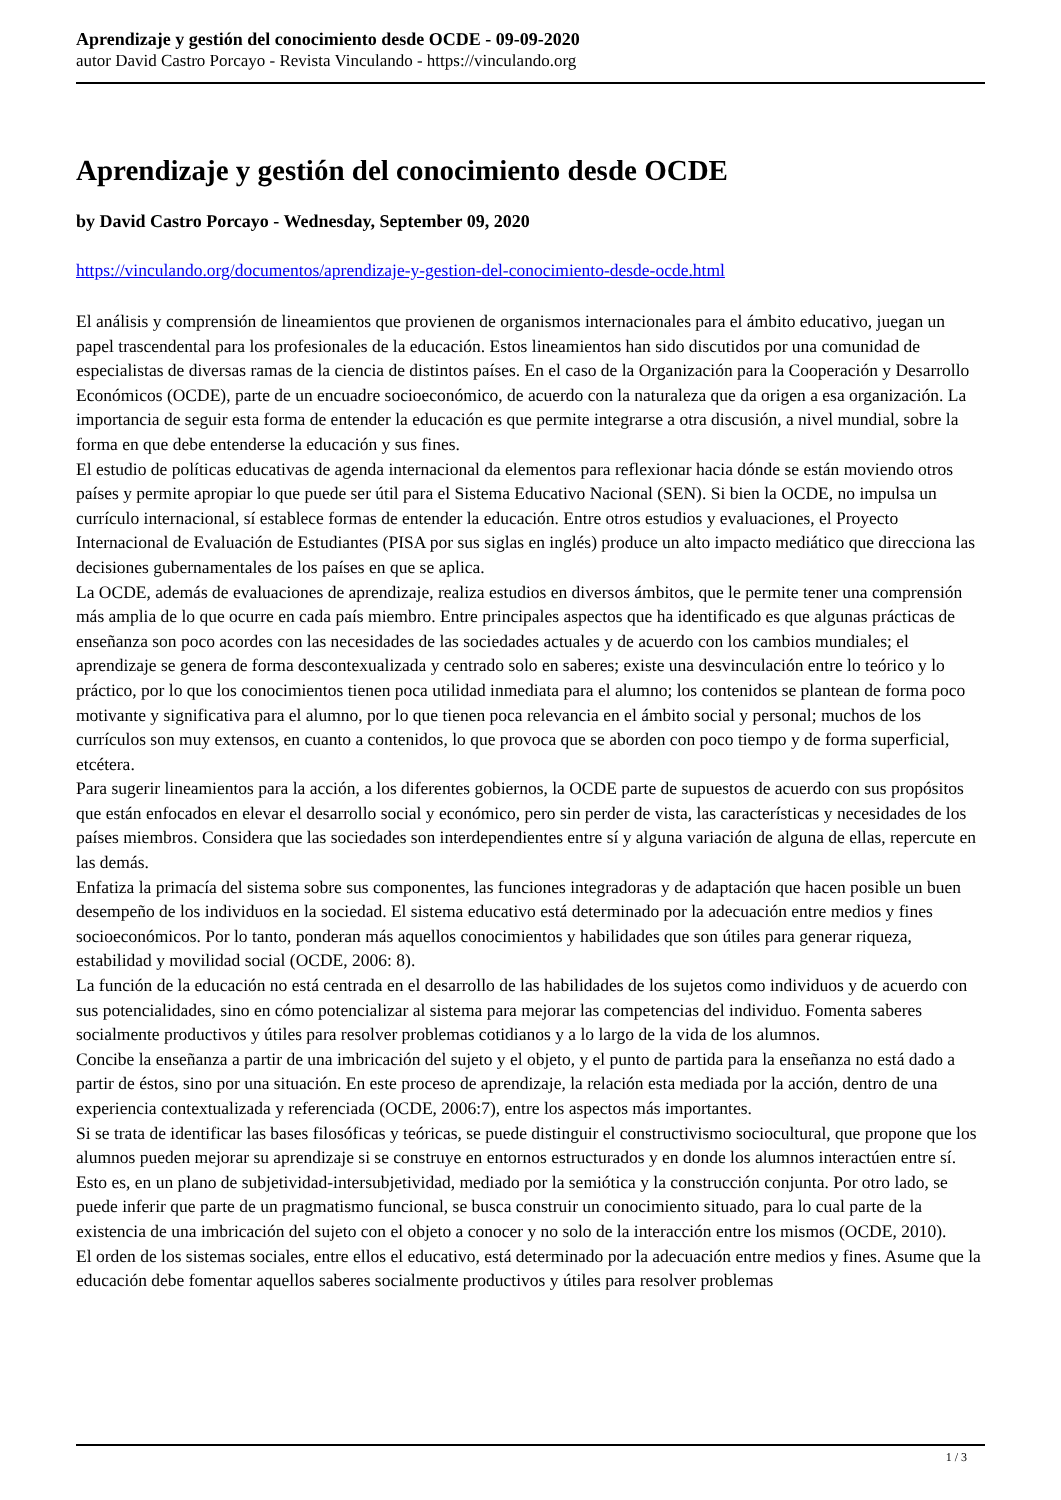Aprendizaje y gestión del conocimiento desde OCDE - 09-09-2020
autor David Castro Porcayo - Revista Vinculando - https://vinculando.org
Aprendizaje y gestión del conocimiento desde OCDE
by David Castro Porcayo - Wednesday, September 09, 2020
https://vinculando.org/documentos/aprendizaje-y-gestion-del-conocimiento-desde-ocde.html
El análisis y comprensión de lineamientos que provienen de organismos internacionales para el ámbito educativo, juegan un papel trascendental para los profesionales de la educación. Estos lineamientos han sido discutidos por una comunidad de especialistas de diversas ramas de la ciencia de distintos países. En el caso de la Organización para la Cooperación y Desarrollo Económicos (OCDE), parte de un encuadre socioeconómico, de acuerdo con la naturaleza que da origen a esa organización. La importancia de seguir esta forma de entender la educación es que permite integrarse a otra discusión, a nivel mundial, sobre la forma en que debe entenderse la educación y sus fines.
El estudio de políticas educativas de agenda internacional da elementos para reflexionar hacia dónde se están moviendo otros países y permite apropiar lo que puede ser útil para el Sistema Educativo Nacional (SEN). Si bien la OCDE, no impulsa un currículo internacional, sí establece formas de entender la educación. Entre otros estudios y evaluaciones, el Proyecto Internacional de Evaluación de Estudiantes (PISA por sus siglas en inglés) produce un alto impacto mediático que direcciona las decisiones gubernamentales de los países en que se aplica.
La OCDE, además de evaluaciones de aprendizaje, realiza estudios en diversos ámbitos, que le permite tener una comprensión más amplia de lo que ocurre en cada país miembro. Entre principales aspectos que ha identificado es que algunas prácticas de enseñanza son poco acordes con las necesidades de las sociedades actuales y de acuerdo con los cambios mundiales; el aprendizaje se genera de forma descontexualizada y centrado solo en saberes; existe una desvinculación entre lo teórico y lo práctico, por lo que los conocimientos tienen poca utilidad inmediata para el alumno; los contenidos se plantean de forma poco motivante y significativa para el alumno, por lo que tienen poca relevancia en el ámbito social y personal; muchos de los currículos son muy extensos, en cuanto a contenidos, lo que provoca que se aborden con poco tiempo y de forma superficial, etcétera.
Para sugerir lineamientos para la acción, a los diferentes gobiernos, la OCDE parte de supuestos de acuerdo con sus propósitos que están enfocados en elevar el desarrollo social y económico, pero sin perder de vista, las características y necesidades de los países miembros. Considera que las sociedades son interdependientes entre sí y alguna variación de alguna de ellas, repercute en las demás.
Enfatiza la primacía del sistema sobre sus componentes, las funciones integradoras y de adaptación que hacen posible un buen desempeño de los individuos en la sociedad. El sistema educativo está determinado por la adecuación entre medios y fines socioeconómicos. Por lo tanto, ponderan más aquellos conocimientos y habilidades que son útiles para generar riqueza, estabilidad y movilidad social (OCDE, 2006: 8).
La función de la educación no está centrada en el desarrollo de las habilidades de los sujetos como individuos y de acuerdo con sus potencialidades, sino en cómo potencializar al sistema para mejorar las competencias del individuo. Fomenta saberes socialmente productivos y útiles para resolver problemas cotidianos y a lo largo de la vida de los alumnos.
Concibe la enseñanza a partir de una imbricación del sujeto y el objeto, y el punto de partida para la enseñanza no está dado a partir de éstos, sino por una situación. En este proceso de aprendizaje, la relación esta mediada por la acción, dentro de una experiencia contextualizada y referenciada (OCDE, 2006:7), entre los aspectos más importantes.
Si se trata de identificar las bases filosóficas y teóricas, se puede distinguir el constructivismo sociocultural, que propone que los alumnos pueden mejorar su aprendizaje si se construye en entornos estructurados y en donde los alumnos interactúen entre sí. Esto es, en un plano de subjetividad-intersubjetividad, mediado por la semiótica y la construcción conjunta. Por otro lado, se puede inferir que parte de un pragmatismo funcional, se busca construir un conocimiento situado, para lo cual parte de la existencia de una imbricación del sujeto con el objeto a conocer y no solo de la interacción entre los mismos (OCDE, 2010).
El orden de los sistemas sociales, entre ellos el educativo, está determinado por la adecuación entre medios y fines. Asume que la educación debe fomentar aquellos saberes socialmente productivos y útiles para resolver problemas
1 / 3